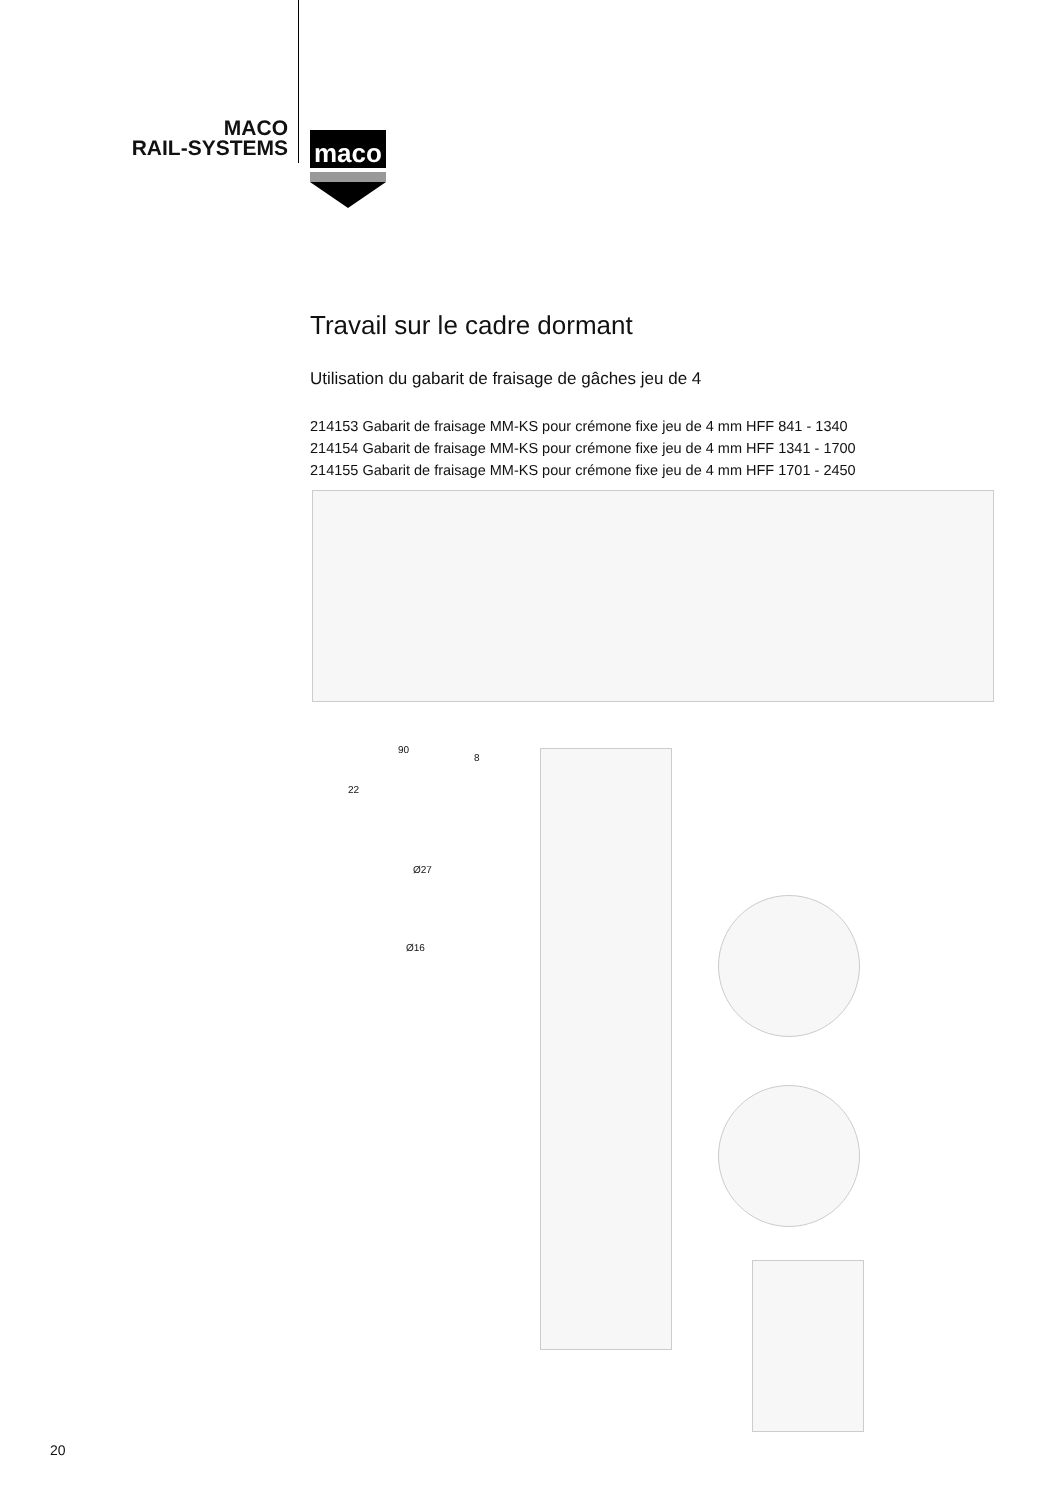MACO
RAIL-SYSTEMS
maco
Travail sur le cadre dormant
Utilisation du gabarit de fraisage de gâches jeu de 4
214153 Gabarit de fraisage MM-KS pour crémone fixe jeu de 4 mm HFF 841 - 1340
214154 Gabarit de fraisage MM-KS pour crémone fixe jeu de 4 mm HFF 1341 - 1700
214155 Gabarit de fraisage MM-KS pour crémone fixe jeu de 4 mm HFF 1701 - 2450
90
8
22
Ø27
Ø16
20